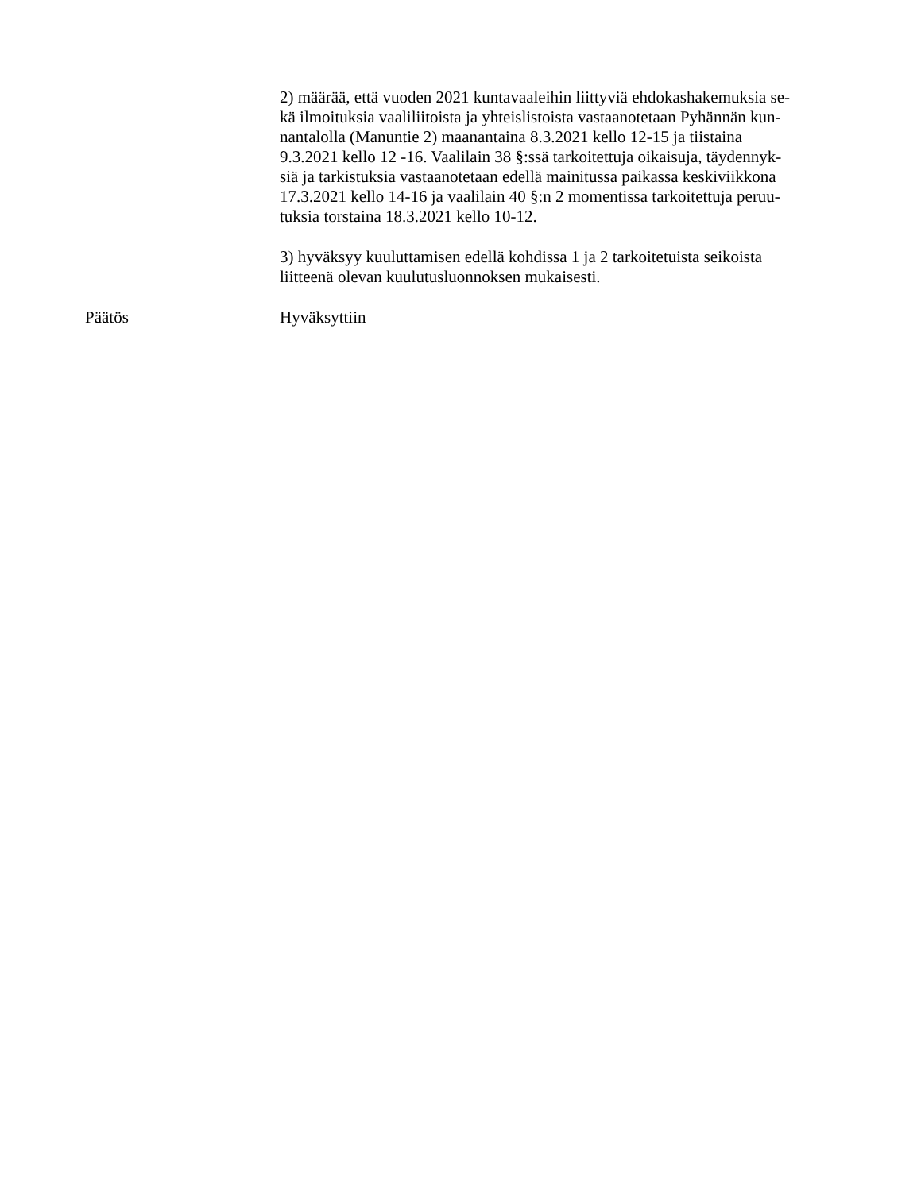2) määrää, että vuoden 2021 kuntavaaleihin liittyviä ehdokashakemuksia se-
kä ilmoituksia vaaliliitoista ja yhteislistoista vastaanotetaan Pyhännän kun-
nantalolla (Manuntie 2) maanantaina 8.3.2021 kello 12-15 ja tiistaina
9.3.2021 kello 12 -16. Vaalilain 38 §:ssä tarkoitettuja oikaisuja, täydennyk-
siä ja tarkistuksia vastaanotetaan edellä mainitussa paikassa keskiviikkona
17.3.2021 kello 14-16 ja vaalilain 40 §:n 2 momentissa tarkoitettuja peruu-
tuksia torstaina 18.3.2021 kello 10-12.
3) hyväksyy kuuluttamisen edellä kohdissa 1 ja 2 tarkoitetuista seikoista
liitteenä olevan kuulutusluonnoksen mukaisesti.
Päätös Hyväksyttiin